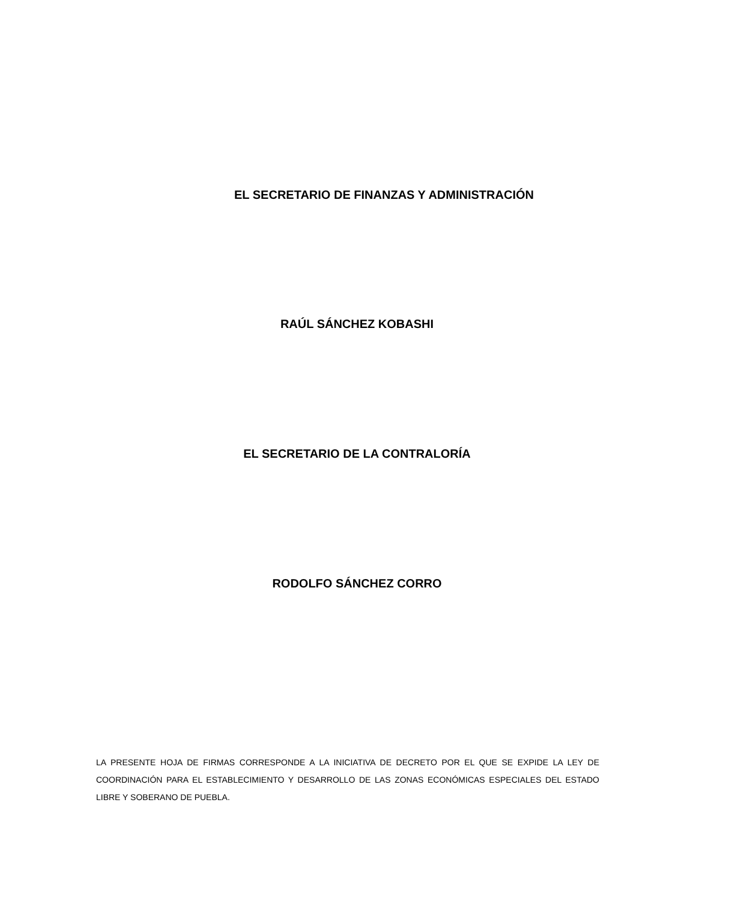EL SECRETARIO DE FINANZAS Y ADMINISTRACIÓN
RAÚL SÁNCHEZ KOBASHI
EL SECRETARIO DE LA CONTRALORÍA
RODOLFO SÁNCHEZ CORRO
LA PRESENTE HOJA DE FIRMAS CORRESPONDE A LA INICIATIVA DE DECRETO POR EL QUE SE EXPIDE LA LEY DE COORDINACIÓN PARA EL ESTABLECIMIENTO Y DESARROLLO DE LAS ZONAS ECONÓMICAS ESPECIALES DEL ESTADO LIBRE Y SOBERANO DE PUEBLA.